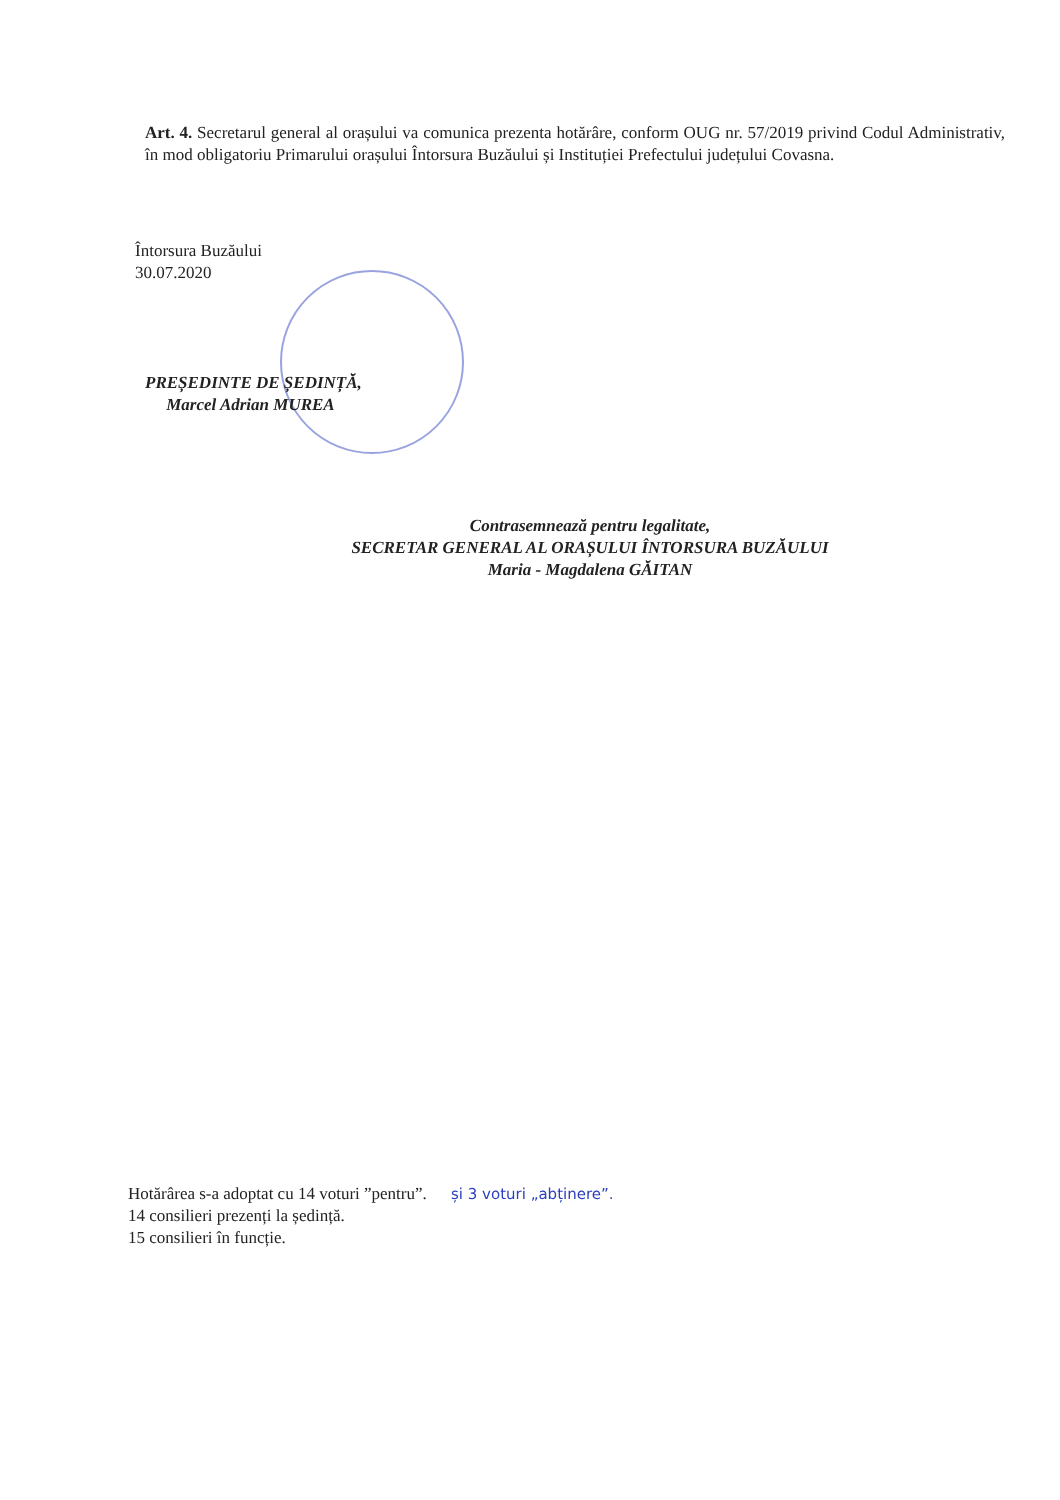Art. 4. Secretarul general al orașului va comunica prezenta hotărâre, conform OUG nr. 57/2019 privind Codul Administrativ, în mod obligatoriu Primarului orașului Întorsura Buzăului și Instituției Prefectului județului Covasna.
Întorsura Buzăului
30.07.2020
PREȘEDINTE DE ȘEDINȚĂ,
Marcel Adrian MUREA
Contrasemnează pentru legalitate,
SECRETAR GENERAL AL ORAȘULUI ÎNTORSURA BUZĂULUI
Maria - Magdalena GĂITAN
Hotărârea s-a adoptat cu 14 voturi ”pentru”. și 3 voturi „abținere”.
14 consilieri prezenți la ședință.
15 consilieri în funcție.